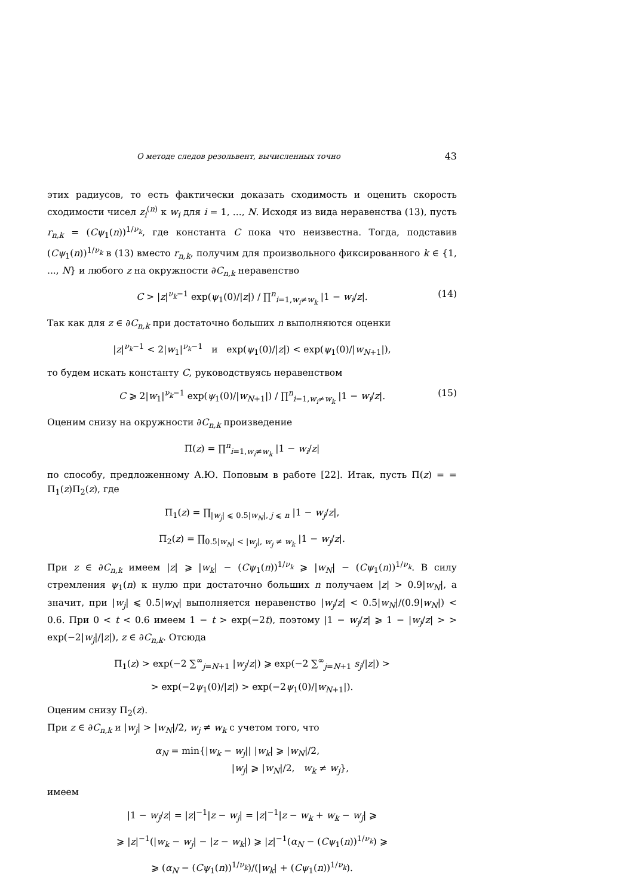О методе следов резольвент, вычисленных точно 43
этих радиусов, то есть фактически доказать сходимость и оценить скорость сходимости чисел z<sub>i</sub><sup>(n)</sup> к w<sub>i</sub> для i = 1, ..., N. Исходя из вида неравенства (13), пусть r<sub>n,k</sub> = (Cψ<sub>1</sub>(n))<sup>1/ν<sub>k</sub></sup>, где константа C пока что неизвестна. Тогда, подставив (Cψ<sub>1</sub>(n))<sup>1/ν<sub>k</sub></sup> в (13) вместо r<sub>n,k</sub>, получим для произвольного фиксированного k ∈ {1, ..., N} и любого z на окружности ∂C<sub>n,k</sub> неравенство
C > |z|<sup>ν<sub>k</sub>−1</sup> exp(ψ<sub>1</sub>(0)/|z|) / ∏<sup>n</sup><sub>i=1,w<sub>i</sub>≠w<sub>k</sub></sub> |1 − w<sub>i</sub>/z|. (14)
Так как для z ∈ ∂C<sub>n,k</sub> при достаточно больших n выполняются оценки
|z|<sup>ν<sub>k</sub>−1</sup> < 2|w<sub>1</sub>|<sup>ν<sub>k</sub>−1</sup> и exp(ψ<sub>1</sub>(0)/|z|) < exp(ψ<sub>1</sub>(0)/|w<sub>N+1</sub>|),
то будем искать константу C, руководствуясь неравенством
C ⩾ 2|w<sub>1</sub>|<sup>ν<sub>k</sub>−1</sup> exp(ψ<sub>1</sub>(0)/|w<sub>N+1</sub>|) / ∏<sup>n</sup><sub>i=1,w<sub>i</sub>≠w<sub>k</sub></sub> |1 − w<sub>i</sub>/z|. (15)
Оценим снизу на окружности ∂C<sub>n,k</sub> произведение
Π(z) = ∏<sup>n</sup><sub>i=1,w<sub>i</sub>≠w<sub>k</sub></sub> |1 − w<sub>i</sub>/z|
по способу, предложенному А.Ю. Поповым в работе [22]. Итак, пусть Π(z) = = Π<sub>1</sub>(z)Π<sub>2</sub>(z), где
Π<sub>1</sub>(z) = ∏<sub>|w<sub>j</sub>| ⩽ 0.5|w<sub>N</sub>|, j ⩽ n</sub> |1 − w<sub>j</sub>/z|,
Π<sub>2</sub>(z) = ∏<sub>0.5|w<sub>N</sub>| < |w<sub>j</sub>|, w<sub>j</sub> ≠ w<sub>k</sub></sub> |1 − w<sub>j</sub>/z|.
При z ∈ ∂C<sub>n,k</sub> имеем |z| ⩾ |w<sub>k</sub>| − (Cψ<sub>1</sub>(n))<sup>1/ν<sub>k</sub></sup> ⩾ |w<sub>N</sub>| − (Cψ<sub>1</sub>(n))<sup>1/ν<sub>k</sub></sup>. В силу стремления ψ<sub>1</sub>(n) к нулю при достаточно больших n получаем |z| > 0.9|w<sub>N</sub>|, а значит, при |w<sub>j</sub>| ⩽ 0.5|w<sub>N</sub>| выполняется неравенство |w<sub>j</sub>/z| < 0.5|w<sub>N</sub>|/(0.9|w<sub>N</sub>|) < 0.6. При 0 < t < 0.6 имеем 1 − t > exp(−2t), поэтому |1 − w<sub>j</sub>/z| ⩾ 1 − |w<sub>j</sub>/z| > > exp(−2|w<sub>j</sub>|/|z|), z ∈ ∂C<sub>n,k</sub>. Отсюда
Π<sub>1</sub>(z) > exp(−2 ∑<sup>∞</sup><sub>j=N+1</sub> |w<sub>j</sub>/z|) ⩾ exp(−2 ∑<sup>∞</sup><sub>j=N+1</sub> s<sub>j</sub>/|z|) >
> exp(−2ψ<sub>1</sub>(0)/|z|) > exp(−2ψ<sub>1</sub>(0)/|w<sub>N+1</sub>|).
Оценим снизу Π<sub>2</sub>(z).
При z ∈ ∂C<sub>n,k</sub> и |w<sub>j</sub>| > |w<sub>N</sub>|/2, w<sub>j</sub> ≠ w<sub>k</sub> с учетом того, что
α<sub>N</sub> = min{|w<sub>k</sub> − w<sub>j</sub>|| |w<sub>k</sub>| ⩾ |w<sub>N</sub>|/2,
|w<sub>j</sub>| ⩾ |w<sub>N</sub>|/2, w<sub>k</sub> ≠ w<sub>j</sub>},
имеем
|1 − w<sub>j</sub>/z| = |z|<sup>−1</sup>|z − w<sub>j</sub>| = |z|<sup>−1</sup>|z − w<sub>k</sub> + w<sub>k</sub> − w<sub>j</sub>| ⩾
⩾ |z|<sup>−1</sup>(|w<sub>k</sub> − w<sub>j</sub>| − |z − w<sub>k</sub>|) ⩾ |z|<sup>−1</sup>(α<sub>N</sub> − (Cψ<sub>1</sub>(n))<sup>1/ν<sub>k</sub></sup>) ⩾
⩾ (α<sub>N</sub> − (Cψ<sub>1</sub>(n))<sup>1/ν<sub>k</sub></sup>)/(|w<sub>k</sub>| + (Cψ<sub>1</sub>(n))<sup>1/ν<sub>k</sub></sup>).